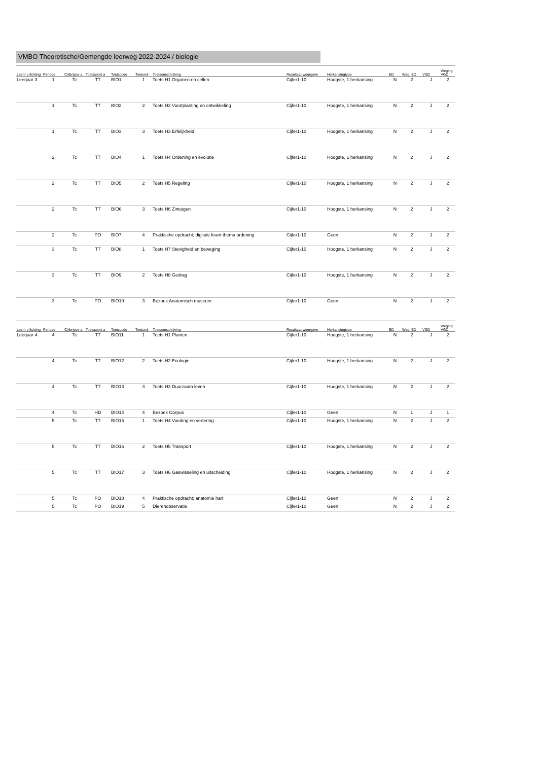VMBO Theoretische/Gemengde leerweg 2022-2024 / biologie
| Leerjr v lichting | Periode | Cijfertype a | Toetssoort a | Toetscode | Toetsvol | Toetsomschrijving | Resultaat-weergave | Herkansingtype | ED | Weg. ED | VGD | Weging VGD |
| --- | --- | --- | --- | --- | --- | --- | --- | --- | --- | --- | --- | --- |
| Leerjaar 3 | 1 | Tc | TT | BIO1 | 1 | Toets H1 Organen en cellen | Cijfer1-10 | Hoogste, 1 herkansing | N | 2 | J | 2 |
| | 1 | Tc | TT | BIO2 | 2 | Toets H2 Voortplanting en ontwikkeling | Cijfer1-10 | Hoogste, 1 herkansing | N | 2 | J | 2 |
| | 1 | Tc | TT | BIO3 | 3 | Toets H3 Erfelijkheid | Cijfer1-10 | Hoogste, 1 herkansing | N | 2 | J | 2 |
| | 2 | Tc | TT | BIO4 | 1 | Toets H4 Ordening en evolutie | Cijfer1-10 | Hoogste, 1 herkansing | N | 2 | J | 2 |
| | 2 | Tc | TT | BIO5 | 2 | Toets H5 Regeling | Cijfer1-10 | Hoogste, 1 herkansing | N | 2 | J | 2 |
| | 2 | Tc | TT | BIO6 | 3 | Toets H6 Zintuigen | Cijfer1-10 | Hoogste, 1 herkansing | N | 2 | J | 2 |
| | 2 | Tc | PO | BIO7 | 4 | Praktische opdracht; digitale krant thema ordening | Cijfer1-10 | Geen | N | 2 | J | 2 |
| | 3 | Tc | TT | BIO8 | 1 | Toets H7 Stevigheid en beweging | Cijfer1-10 | Hoogste, 1 herkansing | N | 2 | J | 2 |
| | 3 | Tc | TT | BIO9 | 2 | Toets H8 Gedrag | Cijfer1-10 | Hoogste, 1 herkansing | N | 2 | J | 2 |
| | 3 | Tc | PO | BIO10 | 3 | Bezoek Anatomisch museum | Cijfer1-10 | Geen | N | 2 | J | 2 |
| Leerjr v lichting | Periode | Cijfertype a | Toetssoort a | Toetscode | Toetsvol | Toetsomschrijving | Resultaat-weergave | Herkansingtype | ED | Weg. ED | VGD | Weging VGD |
| --- | --- | --- | --- | --- | --- | --- | --- | --- | --- | --- | --- | --- |
| Leerjaar 4 | 4 | Tc | TT | BIO11 | 1 | Toets H1 Planten | Cijfer1-10 | Hoogste, 1 herkansing | N | 2 | J | 2 |
| | 4 | Tc | TT | BIO12 | 2 | Toets H2 Ecologie | Cijfer1-10 | Hoogste, 1 herkansing | N | 2 | J | 2 |
| | 4 | Tc | TT | BIO13 | 3 | Toets H3 Duurzaam leven | Cijfer1-10 | Hoogste, 1 herkansing | N | 2 | J | 2 |
| | 4 | Tc | HD | BIO14 | 4 | Bezoek Corpus | Cijfer1-10 | Geen | N | 1 | J | 1 |
| | 5 | Tc | TT | BIO15 | 1 | Toets H4 Voeding en vertering | Cijfer1-10 | Hoogste, 1 herkansing | N | 2 | J | 2 |
| | 5 | Tc | TT | BIO16 | 2 | Toets H5 Transport | Cijfer1-10 | Hoogste, 1 herkansing | N | 2 | J | 2 |
| | 5 | Tc | TT | BIO17 | 3 | Toets H6 Gaswisseling en uitscheiding | Cijfer1-10 | Hoogste, 1 herkansing | N | 2 | J | 2 |
| | 5 | Tc | PO | BIO18 | 4 | Praktische opdracht; anatomie hart | Cijfer1-10 | Geen | N | 2 | J | 2 |
| | 5 | Tc | PO | BIO19 | 5 | Dierenobservatie | Cijfer1-10 | Geen | N | 2 | J | 2 |